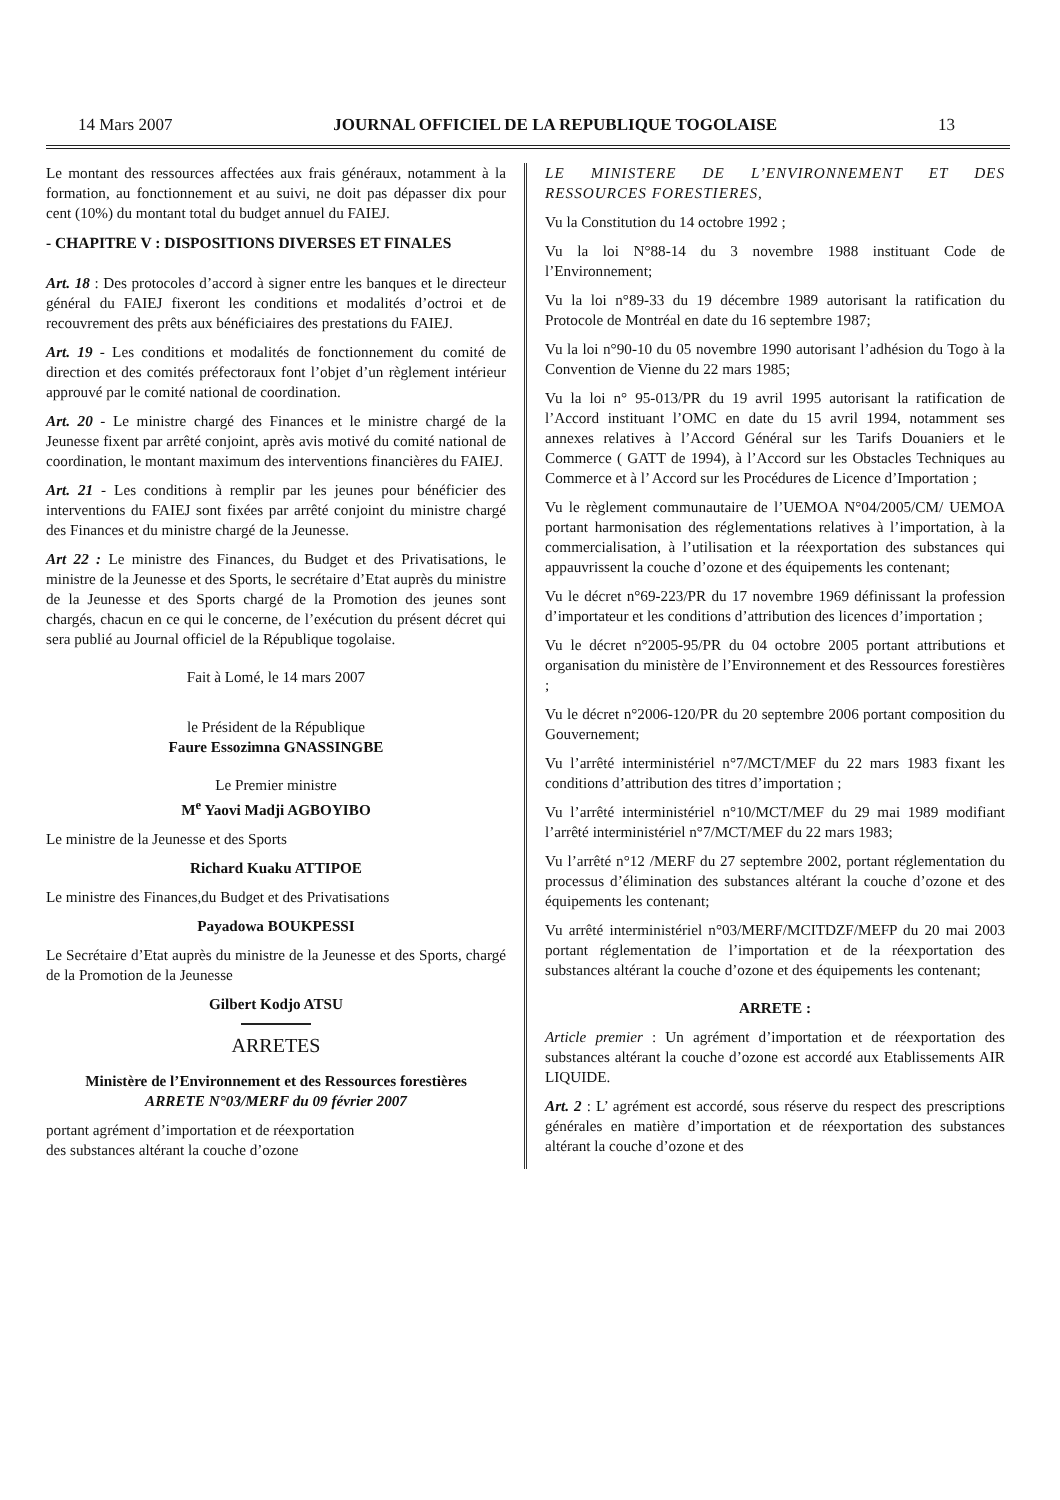14 Mars 2007 JOURNAL OFFICIEL DE LA REPUBLIQUE TOGOLAISE 13
Le montant des ressources affectées aux frais généraux, notamment à la formation, au fonctionnement et au suivi, ne doit pas dépasser dix pour cent (10%) du montant total du budget annuel du FAIEJ.
- CHAPITRE V : DISPOSITIONS DIVERSES ET FINALES
Art. 18 : Des protocoles d’accord à signer entre les banques et le directeur général du FAIEJ fixeront les conditions et modalités d’octroi et de recouvrement des prêts aux bénéficiaires des prestations du FAIEJ.
Art. 19 - Les conditions et modalités de fonctionnement du comité de direction et des comités préfectoraux font l’objet d’un règlement intérieur approuvé par le comité national de coordination.
Art. 20 - Le ministre chargé des Finances et le ministre chargé de la Jeunesse fixent par arrêté conjoint, après avis motivé du comité national de coordination, le montant maximum des interventions financières du FAIEJ.
Art. 21 - Les conditions à remplir par les jeunes pour bénéficier des interventions du FAIEJ sont fixées par arrêté conjoint du ministre chargé des Finances et du ministre chargé de la Jeunesse.
Art 22 : Le ministre des Finances, du Budget et des Privatisations, le ministre de la Jeunesse et des Sports, le secrétaire d’Etat auprès du ministre de la Jeunesse et des Sports chargé de la Promotion des jeunes sont chargés, chacun en ce qui le concerne, de l’exécution du présent décret qui sera publié au Journal officiel de la République togolaise.
Fait à Lomé, le 14 mars 2007
le Président de la République
Faure Essozimna GNASSINGBE
Le Premier ministre
M<sup>e</sup> Yaovi Madji AGBOYIBO
Le ministre de la Jeunesse et des Sports
Richard Kuaku ATTIPOE
Le ministre des Finances,du Budget et des Privatisations
Payadowa BOUKPESSI
Le Secrétaire d’Etat auprès du ministre de la Jeunesse et des Sports, chargé de la Promotion de la Jeunesse
Gilbert Kodjo ATSU
ARRETES
Ministère de l’Environnement et des Ressources forestières
ARRETE N°03/MERF du 09 février 2007
portant agrément d’importation et de réexportation
des substances altérant la couche d’ozone
LE MINISTERE DE L’ENVIRONNEMENT ET DES RESSOURCES FORESTIERES,
Vu la Constitution du 14 octobre 1992 ;
Vu la loi N°88-14 du 3 novembre 1988 instituant Code de l’Environnement;
Vu la loi n°89-33 du 19 décembre 1989 autorisant la ratification du Protocole de Montréal en date du 16 septembre 1987;
Vu la loi n°90-10 du 05 novembre 1990 autorisant l’adhésion du Togo à la Convention de Vienne du 22 mars 1985;
Vu la loi n° 95-013/PR du 19 avril 1995 autorisant la ratification de l’Accord instituant l’OMC en date du 15 avril 1994, notamment ses annexes relatives à l’Accord Général sur les Tarifs Douaniers et le Commerce ( GATT de 1994), à l’Accord sur les Obstacles Techniques au Commerce et à l’ Accord sur les Procédures de Licence d’Importation ;
Vu le règlement communautaire de l’UEMOA N°04/2005/CM/ UEMOA portant harmonisation des réglementations relatives à l’importation, à la commercialisation, à l’utilisation et la réexportation des substances qui appauvrissent la couche d’ozone et des équipements les contenant;
Vu le décret n°69-223/PR du 17 novembre 1969 définissant la profession d’importateur et les conditions d’attribution des licences d’importation ;
Vu le décret n°2005-95/PR du 04 octobre 2005 portant attributions et organisation du ministère de l’Environnement et des Ressources forestières ;
Vu le décret n°2006-120/PR du 20 septembre 2006 portant composition du Gouvernement;
Vu l’arrêté interministériel n°7/MCT/MEF du 22 mars 1983 fixant les conditions d’attribution des titres d’importation ;
Vu l’arrêté interministériel n°10/MCT/MEF du 29 mai 1989 modifiant l’arrêté interministériel n°7/MCT/MEF du 22 mars 1983;
Vu l’arrêté n°12 /MERF du 27 septembre 2002, portant réglementation du processus d’élimination des substances altérant la couche d’ozone et des équipements les contenant;
Vu arrêté interministériel n°03/MERF/MCITDZF/MEFP du 20 mai 2003 portant réglementation de l’importation et de la réexportation des substances altérant la couche d’ozone et des équipements les contenant;
ARRETE :
Article premier : Un agrément d’importation et de réexportation des substances altérant la couche d’ozone est accordé aux Etablissements AIR LIQUIDE.
Art. 2 : L’ agrément est accordé, sous réserve du respect des prescriptions générales en matière d’importation et de réexportation des substances altérant la couche d’ozone et des